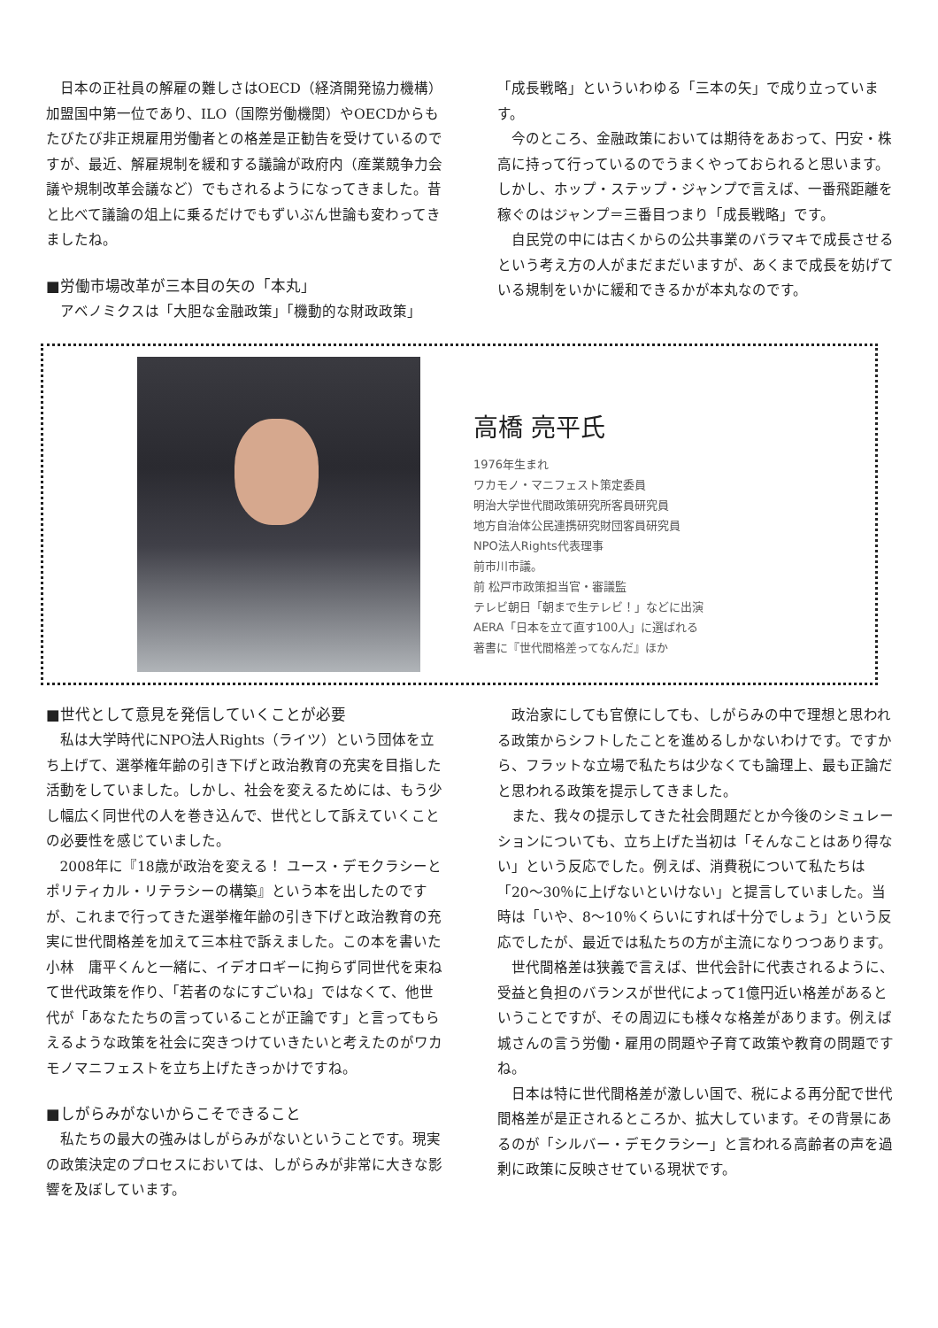日本の正社員の解雇の難しさはOECD（経済開発協力機構）加盟国中第一位であり、ILO（国際労働機関）やOECDからもたびたび非正規雇用労働者との格差是正勧告を受けているのですが、最近、解雇規制を緩和する議論が政府内（産業競争力会議や規制改革会議など）でもされるようになってきました。昔と比べて議論の俎上に乗るだけでもずいぶん世論も変わってきましたね。
■労働市場改革が三本目の矢の「本丸」
アベノミクスは「大胆な金融政策」「機動的な財政政策」
「成長戦略」といういわゆる「三本の矢」で成り立っています。
今のところ、金融政策においては期待をあおって、円安・株高に持って行っているのでうまくやっておられると思います。しかし、ホップ・ステップ・ジャンプで言えば、一番飛距離を稼ぐのはジャンプ＝三番目つまり「成長戦略」です。
自民党の中には古くからの公共事業のバラマキで成長させるという考え方の人がまだまだいますが、あくまで成長を妨げている規制をいかに緩和できるかが本丸なのです。
高橋 亮平氏
1976年生まれ
ワカモノ・マニフェスト策定委員
明治大学世代間政策研究所客員研究員
地方自治体公民連携研究財団客員研究員
NPO法人Rights代表理事
前市川市議。
前 松戸市政策担当官・審議監
テレビ朝日「朝まで生テレビ！」などに出演
AERA「日本を立て直す100人」に選ばれる
著書に『世代間格差ってなんだ』ほか
■世代として意見を発信していくことが必要
私は大学時代にNPO法人Rights（ライツ）という団体を立ち上げて、選挙権年齢の引き下げと政治教育の充実を目指した活動をしていました。しかし、社会を変えるためには、もう少し幅広く同世代の人を巻き込んで、世代として訴えていくことの必要性を感じていました。
2008年に『18歳が政治を変える！ ユース・デモクラシーとポリティカル・リテラシーの構築』という本を出したのですが、これまで行ってきた選挙権年齢の引き下げと政治教育の充実に世代間格差を加えて三本柱で訴えました。この本を書いた小林　庸平くんと一緒に、イデオロギーに拘らず同世代を束ねて世代政策を作り、「若者のなにすごいね」ではなくて、他世代が「あなたたちの言っていることが正論です」と言ってもらえるような政策を社会に突きつけていきたいと考えたのがワカモノマニフェストを立ち上げたきっかけですね。
■しがらみがないからこそできること
私たちの最大の強みはしがらみがないということです。現実の政策決定のプロセスにおいては、しがらみが非常に大きな影響を及ぼしています。
政治家にしても官僚にしても、しがらみの中で理想と思われる政策からシフトしたことを進めるしかないわけです。ですから、フラットな立場で私たちは少なくても論理上、最も正論だと思われる政策を提示してきました。
また、我々の提示してきた社会問題だとか今後のシミュレーションについても、立ち上げた当初は「そんなことはあり得ない」という反応でした。例えば、消費税について私たちは「20～30％に上げないといけない」と提言していました。当時は「いや、8～10％くらいにすれば十分でしょう」という反応でしたが、最近では私たちの方が主流になりつつあります。
世代間格差は狭義で言えば、世代会計に代表されるように、受益と負担のバランスが世代によって1億円近い格差があるということですが、その周辺にも様々な格差があります。例えば城さんの言う労働・雇用の問題や子育て政策や教育の問題ですね。
日本は特に世代間格差が激しい国で、税による再分配で世代間格差が是正されるところか、拡大しています。その背景にあるのが「シルバー・デモクラシー」と言われる高齢者の声を過剰に政策に反映させている現状です。